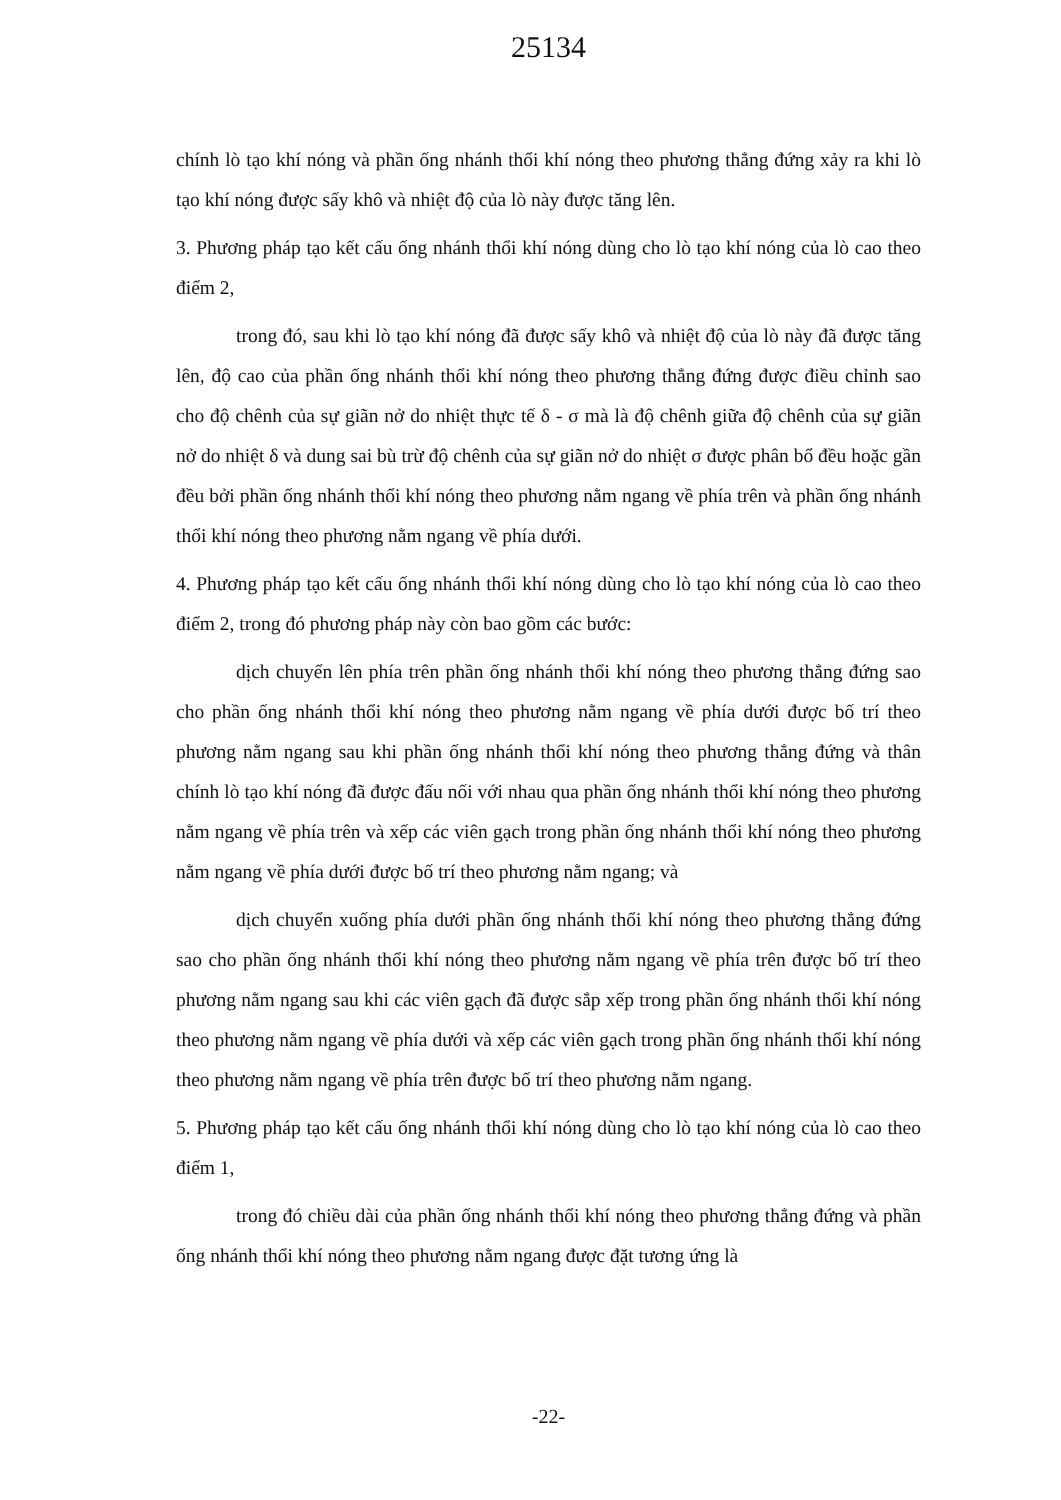25134
chính lò tạo khí nóng và phần ống nhánh thổi khí nóng theo phương thẳng đứng xảy ra khi lò tạo khí nóng được sấy khô và nhiệt độ của lò này được tăng lên.
3. Phương pháp tạo kết cấu ống nhánh thổi khí nóng dùng cho lò tạo khí nóng của lò cao theo điểm 2,
trong đó, sau khi lò tạo khí nóng đã được sấy khô và nhiệt độ của lò này đã được tăng lên, độ cao của phần ống nhánh thổi khí nóng theo phương thẳng đứng được điều chỉnh sao cho độ chênh của sự giãn nở do nhiệt thực tế δ - σ mà là độ chênh giữa độ chênh của sự giãn nở do nhiệt δ và dung sai bù trừ độ chênh của sự giãn nở do nhiệt σ được phân bổ đều hoặc gần đều bởi phần ống nhánh thổi khí nóng theo phương nằm ngang về phía trên và phần ống nhánh thổi khí nóng theo phương nằm ngang về phía dưới.
4. Phương pháp tạo kết cấu ống nhánh thổi khí nóng dùng cho lò tạo khí nóng của lò cao theo điểm 2, trong đó phương pháp này còn bao gồm các bước:
dịch chuyển lên phía trên phần ống nhánh thổi khí nóng theo phương thẳng đứng sao cho phần ống nhánh thổi khí nóng theo phương nằm ngang về phía dưới được bố trí theo phương nằm ngang sau khi phần ống nhánh thổi khí nóng theo phương thẳng đứng và thân chính lò tạo khí nóng đã được đấu nối với nhau qua phần ống nhánh thổi khí nóng theo phương nằm ngang về phía trên và xếp các viên gạch trong phần ống nhánh thổi khí nóng theo phương nằm ngang về phía dưới được bố trí theo phương nằm ngang; và
dịch chuyển xuống phía dưới phần ống nhánh thổi khí nóng theo phương thẳng đứng sao cho phần ống nhánh thổi khí nóng theo phương nằm ngang về phía trên được bố trí theo phương nằm ngang sau khi các viên gạch đã được sắp xếp trong phần ống nhánh thổi khí nóng theo phương nằm ngang về phía dưới và xếp các viên gạch trong phần ống nhánh thổi khí nóng theo phương nằm ngang về phía trên được bố trí theo phương nằm ngang.
5. Phương pháp tạo kết cấu ống nhánh thổi khí nóng dùng cho lò tạo khí nóng của lò cao theo điểm 1,
trong đó chiều dài của phần ống nhánh thổi khí nóng theo phương thẳng đứng và phần ống nhánh thổi khí nóng theo phương nằm ngang được đặt tương ứng là
-22-